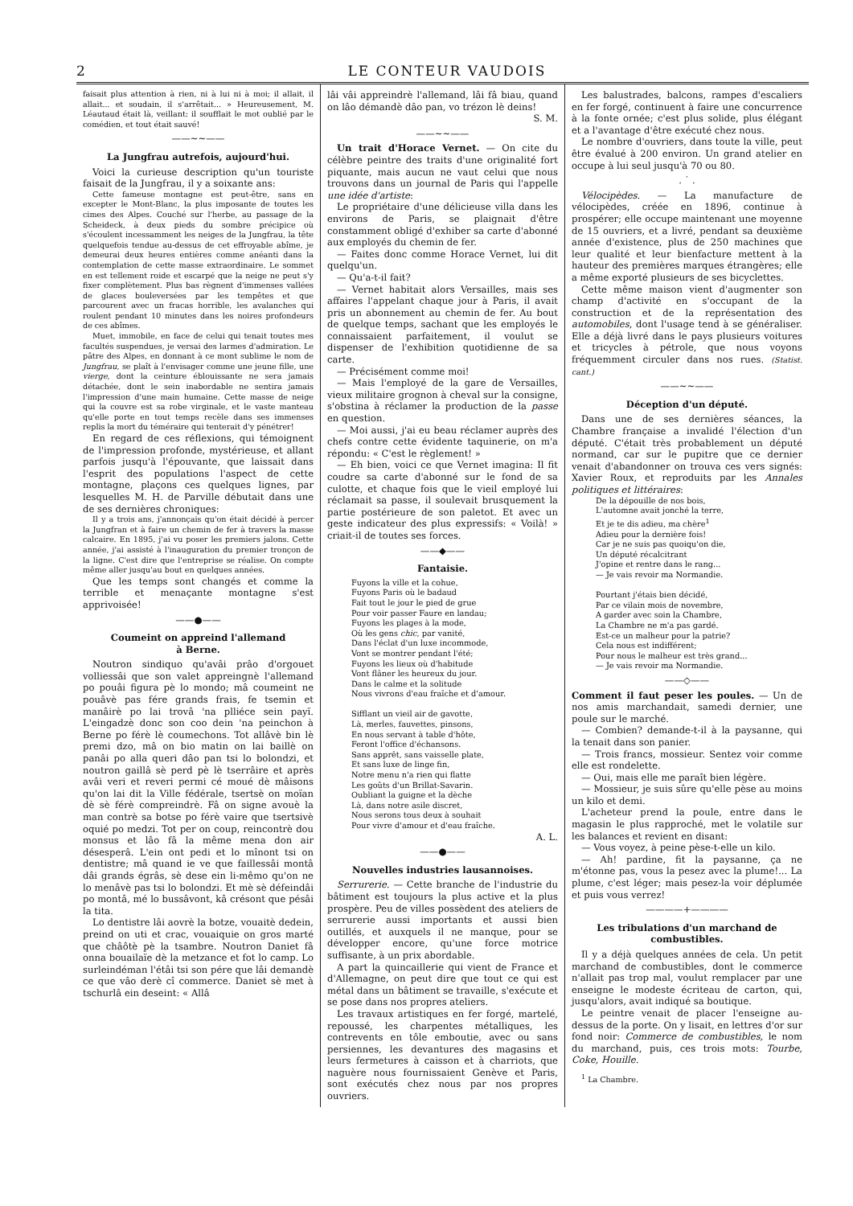2 LE CONTEUR VAUDOIS
faisait plus attention à rien, ni à lui ni à moi; il allait, il allait... et soudain, il s'arrêtait... » Heureusement, M. Léautaud était là, veillant: il soufflait le mot oublié par le comédien, et tout était sauvé!
——~~——
La Jungfrau autrefois, aujourd'hui.
Voici la curieuse description qu'un touriste faisait de la Jungfrau, il y a soixante ans:
Cette fameuse montagne est peut-être, sans en excepter le Mont-Blanc, la plus imposante de toutes les cimes des Alpes. Couché sur l'herbe, au passage de la Scheideck, à deux pieds du sombre précipice où s'écoulent incessamment les neiges de la Jungfrau, la tête quelquefois tendue au-dessus de cet effroyable abîme, je demeurai deux heures entières comme anéanti dans la contemplation de cette masse extraordinaire. Le sommet en est tellement roide et escarpé que la neige ne peut s'y fixer complètement. Plus bas règnent d'immenses vallées de glaces bouleversées par les tempêtes et que parcourent avec un fracas horrible, les avalanches qui roulent pendant 10 minutes dans les noires profondeurs de ces abîmes.
Muet, immobile, en face de celui qui tenait toutes mes facultés suspendues, je versai des larmes d'admiration. Le pâtre des Alpes, en donnant à ce mont sublime le nom de Jungfrau, se plaît à l'envisager comme une jeune fille, une vierge, dont la ceinture éblouissante ne sera jamais détachée, dont le sein inabordable ne sentira jamais l'impression d'une main humaine. Cette masse de neige qui la couvre est sa robe virginale, et le vaste manteau qu'elle porte en tout temps recèle dans ses immenses replis la mort du téméraire qui tenterait d'y pénétrer!
En regard de ces réflexions, qui témoignent de l'impression profonde, mystérieuse, et allant parfois jusqu'à l'épouvante, que laissait dans l'esprit des populations l'aspect de cette montagne, plaçons ces quelques lignes, par lesquelles M. H. de Parville débutait dans une de ses dernières chroniques:
Il y a trois ans, j'annonçais qu'on était décidé à percer la Jungfran et à faire un chemin de fer à travers la masse calcaire. En 1895, j'ai vu poser les premiers jalons. Cette année, j'ai assisté à l'inauguration du premier tronçon de la ligne. C'est dire que l'entreprise se réalise. On compte même aller jusqu'au bout en quelques années.
Que les temps sont changés et comme la terrible et menaçante montagne s'est apprivoisée!
——●——
Coumeint on appreind l'allemand
à Berne.
Noutron sindiquo qu'avâi prâo d'orgouet volliessâi que son valet appreingnè l'allemand po pouâi figura pè lo mondo; mâ coumeint ne pouâvè pas fére grands frais, fe tsemin et manâirè po lai trovâ 'na plliéce sein payï. L'eingadzè donc son coo dein 'na peinchon à Berne po férè lè coumechons. Tot allâvè bin lè premi dzo, mâ on bio matin on lai baillè on panâi po alla queri dâo pan tsi lo bolondzi, et noutron gaillâ sè perd pè lè tserrâire et après avâi veri et reveri permi cé moué dè mâisons qu'on lai dit la Ville fédérale, tsertsè on moïan dè sè férè compreindrè. Fâ on signe avouè la man contrè sa botse po férè vaire que tsertsivè oquié po medzi. Tot per on coup, reincontrè dou monsus et lâo fâ la même mena don air désesperâ. L'ein ont pedi et lo mînont tsi on dentistre; mâ quand ie ve que faillessâi montâ dâi grands égrâs, sè dese ein li-mêmo qu'on ne lo menâvè pas tsi lo bolondzi. Et mè sè défeindâi po montâ, mé lo bussâvont, kâ crésont que pésâi la tita.
Lo dentistre lâi aovrè la botze, vouaitè dedein, preind on uti et crac, vouaiquie on gros marté que châôtè pè la tsambre. Noutron Daniet fâ onna bouailaïe dè la metzance et fot lo camp. Lo surleindéman l'étâi tsi son pére que lâi demandè ce que vâo derè cî commerce. Daniet sè met à tschurlâ ein deseint: « Allâ
lâi vâi appreindrè l'allemand, lâi fâ biau, quand on lâo démandè dâo pan, vo trézon lè deins!
S. M.
——~~——
Un trait d'Horace Vernet. — On cite du célèbre peintre des traits d'une originalité fort piquante, mais aucun ne vaut celui que nous trouvons dans un journal de Paris qui l'appelle une idée d'artiste:
Le propriétaire d'une délicieuse villa dans les environs de Paris, se plaignait d'être constamment obligé d'exhiber sa carte d'abonné aux employés du chemin de fer.
— Faites donc comme Horace Vernet, lui dit quelqu'un.
— Qu'a-t-il fait?
— Vernet habitait alors Versailles, mais ses affaires l'appelant chaque jour à Paris, il avait pris un abonnement au chemin de fer. Au bout de quelque temps, sachant que les employés le connaissaient parfaitement, il voulut se dispenser de l'exhibition quotidienne de sa carte.
— Précisément comme moi!
— Mais l'employé de la gare de Versailles, vieux militaire grognon à cheval sur la consigne, s'obstina à réclamer la production de la passe en question.
— Moi aussi, j'ai eu beau réclamer auprès des chefs contre cette évidente taquinerie, on m'a répondu: « C'est le règlement! »
— Eh bien, voici ce que Vernet imagina: Il fit coudre sa carte d'abonné sur le fond de sa culotte, et chaque fois que le vieil employé lui réclamait sa passe, il soulevait brusquement la partie postérieure de son paletot. Et avec un geste indicateur des plus expressifs: « Voilà! » criait-il de toutes ses forces.
——◆——
Fantaisie.
Fuyons la ville et la cohue,
Fuyons Paris où le badaud
Fait tout le jour le pied de grue
Pour voir passer Faure en landau;
Fuyons les plages à la mode,
Où les gens chic, par vanité,
Dans l'éclat d'un luxe incommode,
Vont se montrer pendant l'été;
Fuyons les lieux où d'habitude
Vont flâner les heureux du jour.
Dans le calme et la solitude
Nous vivrons d'eau fraîche et d'amour.
Sifflant un vieil air de gavotte,
Là, merles, fauvettes, pinsons,
En nous servant à table d'hôte,
Feront l'office d'échansons.
Sans apprêt, sans vaisselle plate,
Et sans luxe de linge fin,
Notre menu n'a rien qui flatte
Les goûts d'un Brillat-Savarin.
Oubliant la guigne et la dèche
Là, dans notre asile discret,
Nous serons tous deux à souhait
Pour vivre d'amour et d'eau fraîche.
A. L.
——●——
Nouvelles industries lausannoises.
Serrurerie. — Cette branche de l'industrie du bâtiment est toujours la plus active et la plus prospère. Peu de villes possèdent des ateliers de serrurerie aussi importants et aussi bien outillés, et auxquels il ne manque, pour se développer encore, qu'une force motrice suffisante, à un prix abordable.
A part la quincaillerie qui vient de France et d'Allemagne, on peut dire que tout ce qui est métal dans un bâtiment se travaille, s'exécute et se pose dans nos propres ateliers.
Les travaux artistiques en fer forgé, martelé, repoussé, les charpentes métalliques, les contrevents en tôle emboutie, avec ou sans persiennes, les devantures des magasins et leurs fermetures à caisson et à charriots, que naguère nous fournissaient Genève et Paris, sont exécutés chez nous par nos propres ouvriers.
Les balustrades, balcons, rampes d'escaliers en fer forgé, continuent à faire une concurrence à la fonte ornée; c'est plus solide, plus élégant et a l'avantage d'être exécuté chez nous.
Le nombre d'ouvriers, dans toute la ville, peut être évalué à 200 environ. Un grand atelier en occupe à lui seul jusqu'à 70 ou 80.
. ˙ .
Vélocipèdes. — La manufacture de vélocipèdes, créée en 1896, continue à prospérer; elle occupe maintenant une moyenne de 15 ouvriers, et a livré, pendant sa deuxième année d'existence, plus de 250 machines que leur qualité et leur bienfacture mettent à la hauteur des premières marques étrangères; elle a même exporté plusieurs de ses bicyclettes.
Cette même maison vient d'augmenter son champ d'activité en s'occupant de la construction et de la représentation des automobiles, dont l'usage tend à se généraliser. Elle a déjà livré dans le pays plusieurs voitures et tricycles à pétrole, que nous voyons fréquemment circuler dans nos rues. (Statist. cant.)
——~~——
Déception d'un député.
Dans une de ses dernières séances, la Chambre française a invalidé l'élection d'un député. C'était très probablement un député normand, car sur le pupitre que ce dernier venait d'abandonner on trouva ces vers signés: Xavier Roux, et reproduits par les Annales politiques et littéraires:
De la dépouille de nos bois,
L'automne avait jonché la terre,
Et je te dis adieu, ma chère<sup>1</sup>
Adieu pour la dernière fois!
Car je ne suis pas quoiqu'on die,
Un député récalcitrant
J'opine et rentre dans le rang...
— Je vais revoir ma Normandie.
Pourtant j'étais bien décidé,
Par ce vilain mois de novembre,
A garder avec soin la Chambre,
La Chambre ne m'a pas gardé.
Est-ce un malheur pour la patrie?
Cela nous est indifférent;
Pour nous le malheur est très grand...
— Je vais revoir ma Normandie.
——◇——
Comment il faut peser les poules. — Un de nos amis marchandait, samedi dernier, une poule sur le marché.
— Combien? demande-t-il à la paysanne, qui la tenait dans son panier.
— Trois francs, mossieur. Sentez voir comme elle est rondelette.
— Oui, mais elle me paraît bien légère.
— Mossieur, je suis sûre qu'elle pèse au moins un kilo et demi.
L'acheteur prend la poule, entre dans le magasin le plus rapproché, met le volatile sur les balances et revient en disant:
— Vous voyez, à peine pèse-t-elle un kilo.
— Ah! pardine, fit la paysanne, ça ne m'étonne pas, vous la pesez avec la plume!... La plume, c'est léger; mais pesez-la voir déplumée et puis vous verrez!
————+————
Les tribulations d'un marchand de combustibles.
Il y a déjà quelques années de cela. Un petit marchand de combustibles, dont le commerce n'allait pas trop mal, voulut remplacer par une enseigne le modeste écriteau de carton, qui, jusqu'alors, avait indiqué sa boutique.
Le peintre venait de placer l'enseigne au-dessus de la porte. On y lisait, en lettres d'or sur fond noir: Commerce de combustibles, le nom du marchand, puis, ces trois mots: Tourbe, Coke, Houille.
<sup>1</sup> La Chambre.